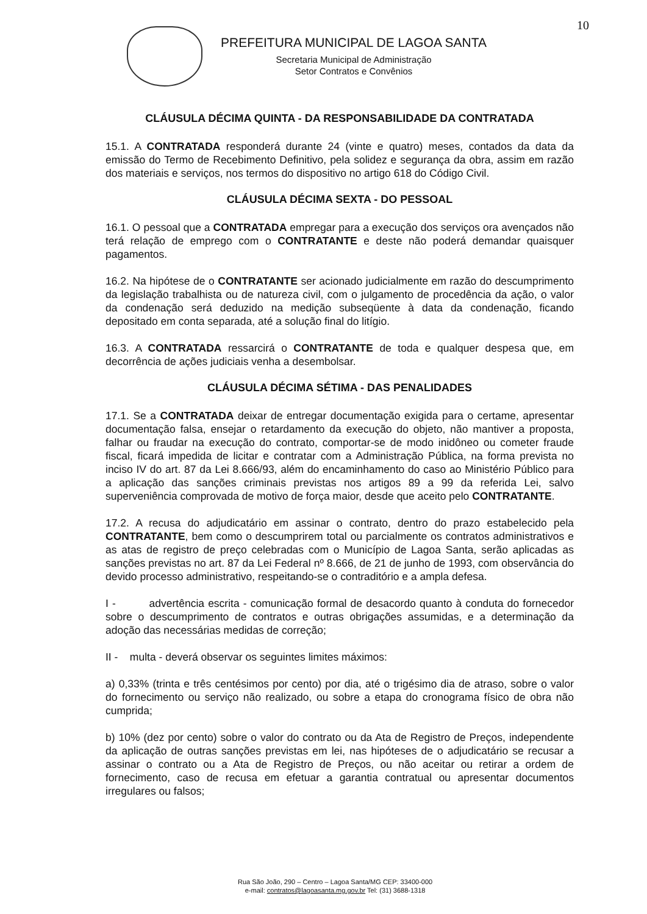10
PREFEITURA MUNICIPAL DE LAGOA SANTA
Secretaria Municipal de Administração
Setor Contratos e Convênios
CLÁUSULA DÉCIMA QUINTA - DA RESPONSABILIDADE DA CONTRATADA
15.1. A CONTRATADA responderá durante 24 (vinte e quatro) meses, contados da data da emissão do Termo de Recebimento Definitivo, pela solidez e segurança da obra, assim em razão dos materiais e serviços, nos termos do dispositivo no artigo 618 do Código Civil.
CLÁUSULA DÉCIMA SEXTA - DO PESSOAL
16.1. O pessoal que a CONTRATADA empregar para a execução dos serviços ora avençados não terá relação de emprego com o CONTRATANTE e deste não poderá demandar quaisquer pagamentos.
16.2. Na hipótese de o CONTRATANTE ser acionado judicialmente em razão do descumprimento da legislação trabalhista ou de natureza civil, com o julgamento de procedência da ação, o valor da condenação será deduzido na medição subseqüente à data da condenação, ficando depositado em conta separada, até a solução final do litígio.
16.3. A CONTRATADA ressarcirá o CONTRATANTE de toda e qualquer despesa que, em decorrência de ações judiciais venha a desembolsar.
CLÁUSULA DÉCIMA SÉTIMA - DAS PENALIDADES
17.1. Se a CONTRATADA deixar de entregar documentação exigida para o certame, apresentar documentação falsa, ensejar o retardamento da execução do objeto, não mantiver a proposta, falhar ou fraudar na execução do contrato, comportar-se de modo inidôneo ou cometer fraude fiscal, ficará impedida de licitar e contratar com a Administração Pública, na forma prevista no inciso IV do art. 87 da Lei 8.666/93, além do encaminhamento do caso ao Ministério Público para a aplicação das sanções criminais previstas nos artigos 89 a 99 da referida Lei, salvo superveniência comprovada de motivo de força maior, desde que aceito pelo CONTRATANTE.
17.2. A recusa do adjudicatário em assinar o contrato, dentro do prazo estabelecido pela CONTRATANTE, bem como o descumprirem total ou parcialmente os contratos administrativos e as atas de registro de preço celebradas com o Município de Lagoa Santa, serão aplicadas as sanções previstas no art. 87 da Lei Federal nº 8.666, de 21 de junho de 1993, com observância do devido processo administrativo, respeitando-se o contraditório e a ampla defesa.
I - advertência escrita - comunicação formal de desacordo quanto à conduta do fornecedor sobre o descumprimento de contratos e outras obrigações assumidas, e a determinação da adoção das necessárias medidas de correção;
II - multa - deverá observar os seguintes limites máximos:
a) 0,33% (trinta e três centésimos por cento) por dia, até o trigésimo dia de atraso, sobre o valor do fornecimento ou serviço não realizado, ou sobre a etapa do cronograma físico de obra não cumprida;
b) 10% (dez por cento) sobre o valor do contrato ou da Ata de Registro de Preços, independente da aplicação de outras sanções previstas em lei, nas hipóteses de o adjudicatário se recusar a assinar o contrato ou a Ata de Registro de Preços, ou não aceitar ou retirar a ordem de fornecimento, caso de recusa em efetuar a garantia contratual ou apresentar documentos irregulares ou falsos;
Rua São João, 290 – Centro – Lagoa Santa/MG CEP: 33400-000
e-mail: contratos@lagoasanta.mg.gov.br Tel: (31) 3688-1318